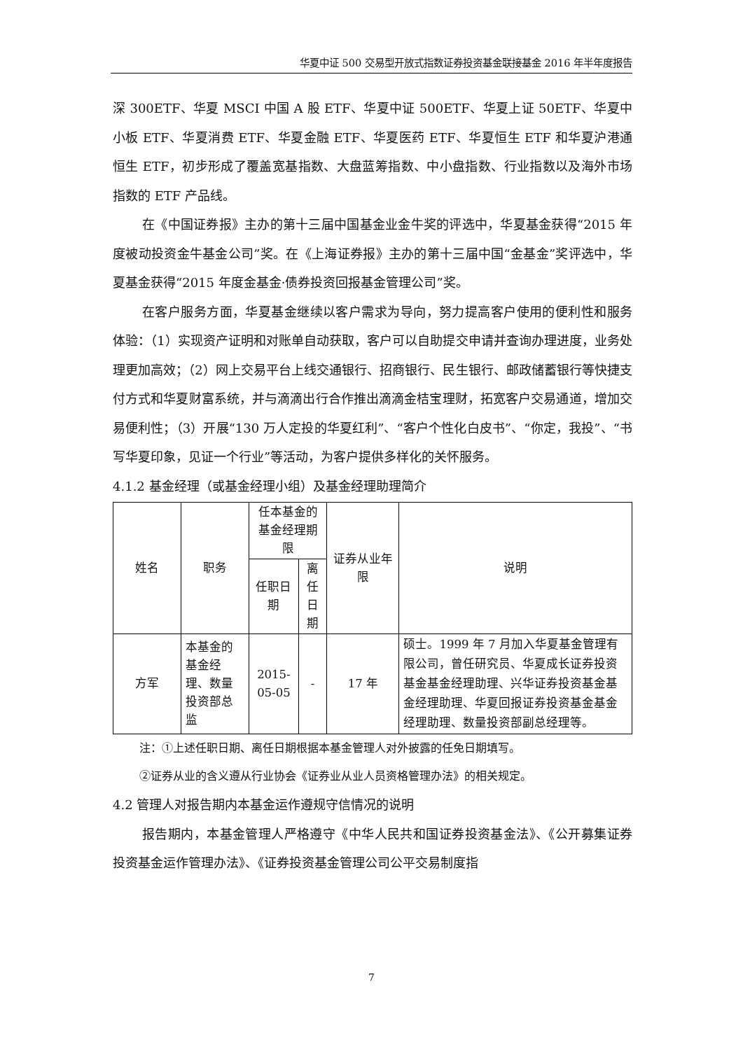华夏中证 500 交易型开放式指数证券投资基金联接基金 2016 年半年度报告
深 300ETF、华夏 MSCI 中国 A 股 ETF、华夏中证 500ETF、华夏上证 50ETF、华夏中小板 ETF、华夏消费 ETF、华夏金融 ETF、华夏医药 ETF、华夏恒生 ETF 和华夏沪港通恒生 ETF，初步形成了覆盖宽基指数、大盘蓝筹指数、中小盘指数、行业指数以及海外市场指数的 ETF 产品线。
在《中国证券报》主办的第十三届中国基金业金牛奖的评选中，华夏基金获得“2015 年度被动投资金牛基金公司”奖。在《上海证券报》主办的第十三届中国“金基金”奖评选中，华夏基金获得“2015 年度金基金·债券投资回报基金管理公司”奖。
在客户服务方面，华夏基金继续以客户需求为导向，努力提高客户使用的便利性和服务体验：（1）实现资产证明和对账单自动获取，客户可以自助提交申请并查询办理进度，业务处理更加高效；（2）网上交易平台上线交通银行、招商银行、民生银行、邮政储蓄银行等快捷支付方式和华夏财富系统，并与滴滴出行合作推出滴滴金桔宝理财，拓宽客户交易通道，增加交易便利性；（3）开展“130 万人定投的华夏红利”、“客户个性化白皮书”、“你定，我投”、“书写华夏印象，见证一个行业”等活动，为客户提供多样化的关怀服务。
4.1.2 基金经理（或基金经理小组）及基金经理助理简介
| 姓名 | 职务 | 任本基金的基金经理期限 | | 证券从业年限 | 说明 |
| --- | --- | --- | --- | --- | --- |
| | | 任职日期 | 离任日期 | | |
| 方军 | 本基金的基金经理、数量投资部总监 | 2015-05-05 | - | 17 年 | 硕士。1999 年 7 月加入华夏基金管理有限公司，曾任研究员、华夏成长证券投资基金基金经理助理、兴华证券投资基金基金经理助理、华夏回报证券投资基金基金经理助理、数量投资部副总经理等。 |
注：①上述任职日期、离任日期根据本基金管理人对外披露的任免日期填写。
②证券从业的含义遵从行业协会《证券业从业人员资格管理办法》的相关规定。
4.2 管理人对报告期内本基金运作遵规守信情况的说明
报告期内，本基金管理人严格遵守《中华人民共和国证券投资基金法》、《公开募集证券投资基金运作管理办法》、《证券投资基金管理公司公平交易制度指
7